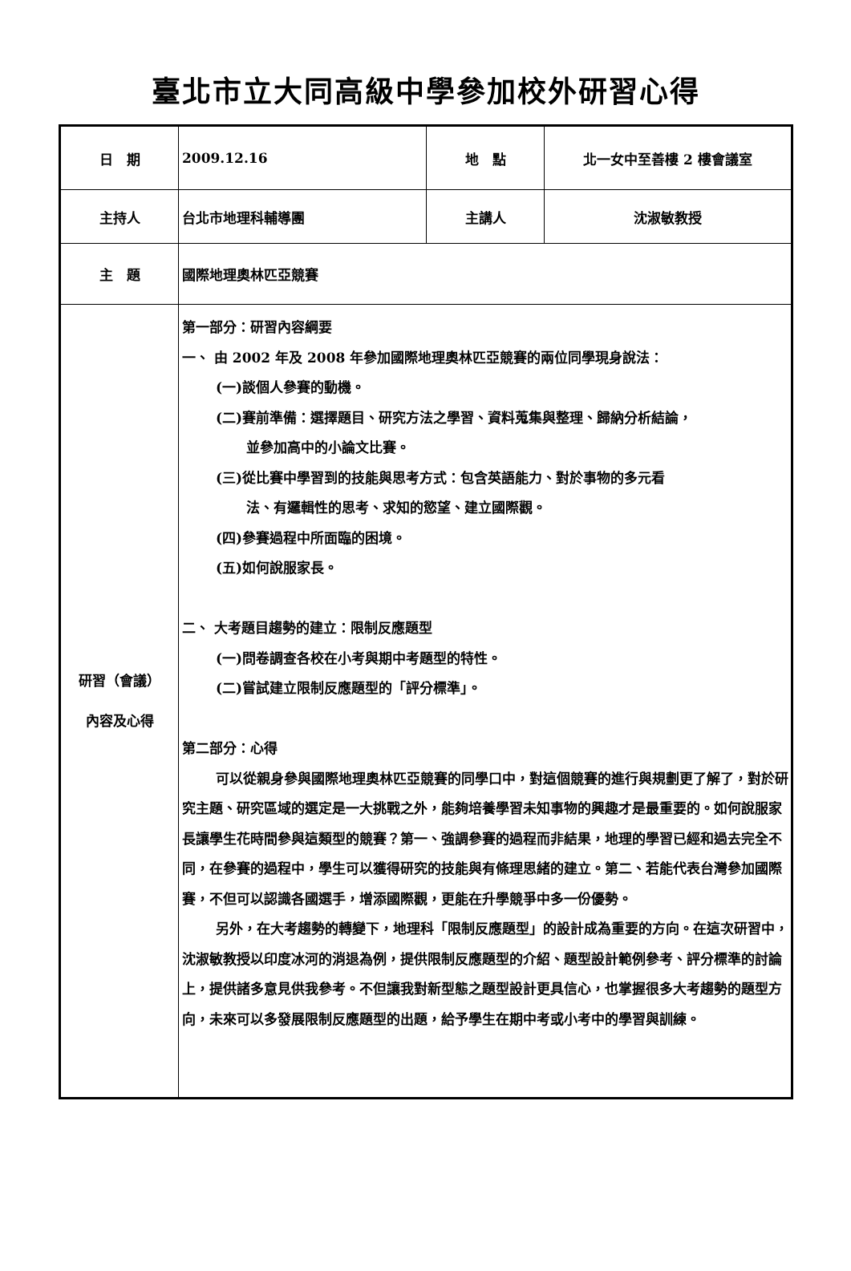臺北市立大同高級中學參加校外研習心得
| 日 期 | 2009.12.16 | 地 點 | 北一女中至善樓 2 樓會議室 |
| 主持人 | 台北市地理科輔導團 | 主講人 | 沈淑敏教授 |
| 主 題 | 國際地理奧林匹亞競賽 | | |
| 研習（會議） 內容及心得 | 第一部分：研習內容綱要 一、 由 2002 年及 2008 年參加國際地理奧林匹亞競賽的兩位同學現身說法： (一)談個人參賽的動機。 (二)賽前準備：選擇題目、研究方法之學習、資料蒐集與整理、歸納分析結論， 並參加高中的小論文比賽。 (三)從比賽中學習到的技能與思考方式：包含英語能力、對於事物的多元看 法、有邏輯性的思考、求知的慾望、建立國際觀。 (四)參賽過程中所面臨的困境。 (五)如何說服家長。 二、 大考題目趨勢的建立：限制反應題型 (一)問卷調查各校在小考與期中考題型的特性。 (二)嘗試建立限制反應題型的「評分標準」。 第二部分：心得 可以從親身參與國際地理奧林匹亞競賽的同學口中，對這個競賽的進行與規劃更了解了，對於研究主題、研究區域的選定是一大挑戰之外，能夠培養學習未知事物的興趣才是最重要的。如何說服家長讓學生花時間參與這類型的競賽？第一、強調參賽的過程而非結果，地理的學習已經和過去完全不同，在參賽的過程中，學生可以獲得研究的技能與有條理思緒的建立。第二、若能代表台灣參加國際賽，不但可以認識各國選手，增添國際觀，更能在升學競爭中多一份優勢。 另外，在大考趨勢的轉變下，地理科「限制反應題型」的設計成為重要的方向。在這次研習中，沈淑敏教授以印度冰河的消退為例，提供限制反應題型的介紹、題型設計範例參考、評分標準的討論上，提供諸多意見供我參考。不但讓我對新型態之題型設計更具信心，也掌握很多大考趨勢的題型方向，未來可以多發展限制反應題型的出題，給予學生在期中考或小考中的學習與訓練。 | | |